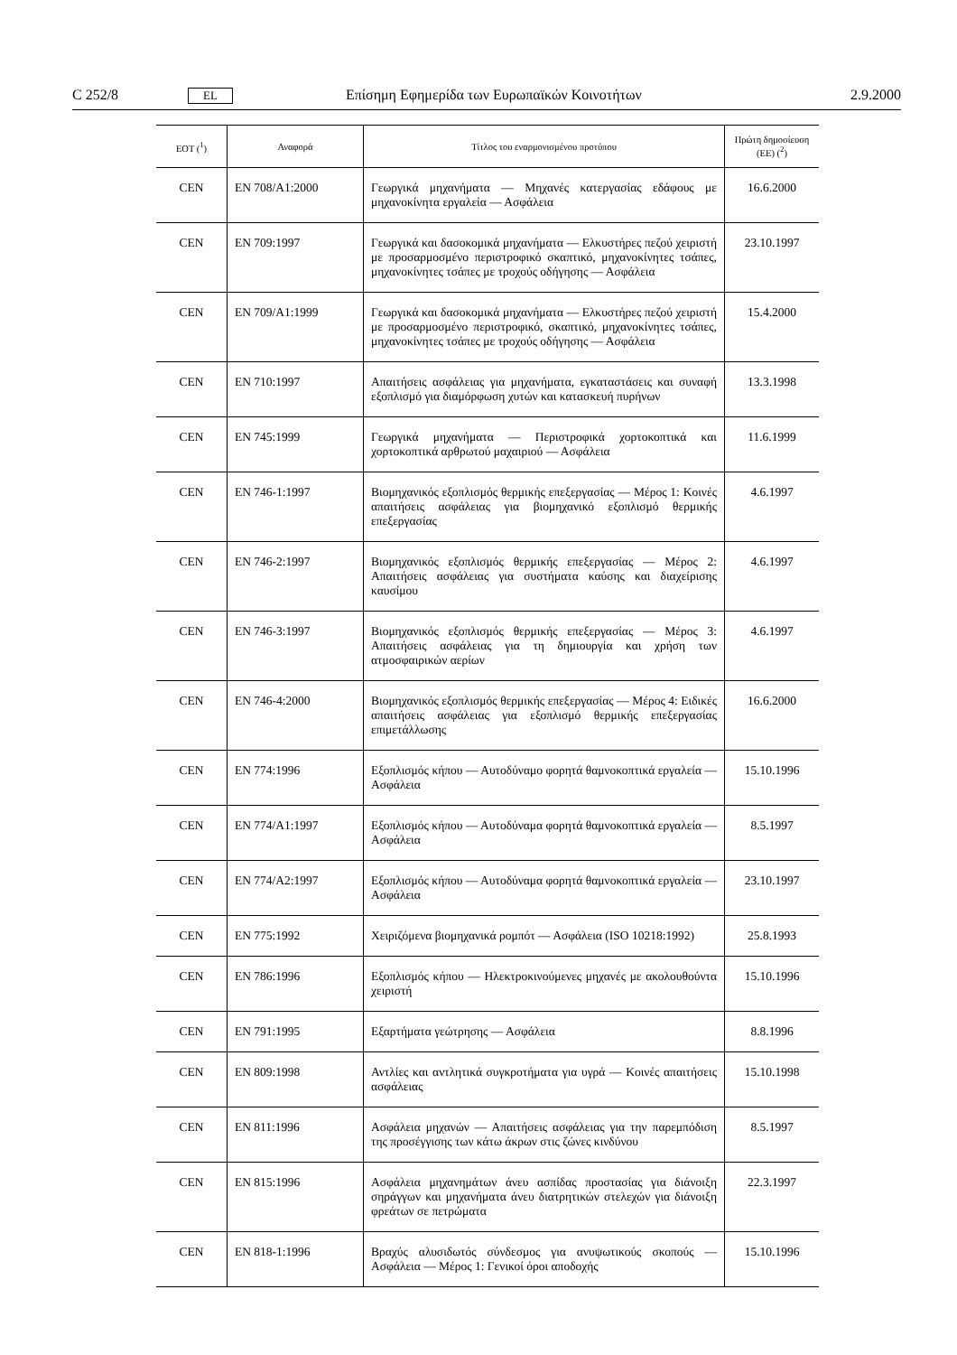C 252/8 EL Επίσημη Εφημερίδα των Ευρωπαϊκών Κοινοτήτων 2.9.2000
| ΕΟΤ (<sup>1</sup>) | Αναφορά | Τίτλος του εναρμονισμένου προτύπου | Πρώτη δημοσίευση (ΕΕ) (<sup>2</sup>) |
| --- | --- | --- | --- |
| CEN | EN 708/A1:2000 | Γεωργικά μηχανήματα — Μηχανές κατεργασίας εδάφους με μηχανοκίνητα εργαλεία — Ασφάλεια | 16.6.2000 |
| CEN | EN 709:1997 | Γεωργικά και δασοκομικά μηχανήματα — Ελκυστήρες πεζού χειριστή με προσαρμοσμένο περιστροφικό σκαπτικό, μηχανοκίνητες τσάπες, μηχανοκίνητες τσάπες με τροχούς οδήγησης — Ασφάλεια | 23.10.1997 |
| CEN | EN 709/A1:1999 | Γεωργικά και δασοκομικά μηχανήματα — Ελκυστήρες πεζού χειριστή με προσαρμοσμένο περιστροφικό, σκαπτικό, μηχανοκίνητες τσάπες, μηχανοκίνητες τσάπες με τροχούς οδήγησης — Ασφάλεια | 15.4.2000 |
| CEN | EN 710:1997 | Απαιτήσεις ασφάλειας για μηχανήματα, εγκαταστάσεις και συναφή εξοπλισμό για διαμόρφωση χυτών και κατασκευή πυρήνων | 13.3.1998 |
| CEN | EN 745:1999 | Γεωργικά μηχανήματα — Περιστροφικά χορτοκοπτικά και χορτοκοπτικά αρθρωτού μαχαιριού — Ασφάλεια | 11.6.1999 |
| CEN | EN 746-1:1997 | Βιομηχανικός εξοπλισμός θερμικής επεξεργασίας — Μέρος 1: Κοινές απαιτήσεις ασφάλειας για βιομηχανικό εξοπλισμό θερμικής επεξεργασίας | 4.6.1997 |
| CEN | EN 746-2:1997 | Βιομηχανικός εξοπλισμός θερμικής επεξεργασίας — Μέρος 2: Απαιτήσεις ασφάλειας για συστήματα καύσης και διαχείρισης καυσίμου | 4.6.1997 |
| CEN | EN 746-3:1997 | Βιομηχανικός εξοπλισμός θερμικής επεξεργασίας — Μέρος 3: Απαιτήσεις ασφάλειας για τη δημιουργία και χρήση των ατμοσφαιρικών αερίων | 4.6.1997 |
| CEN | EN 746-4:2000 | Βιομηχανικός εξοπλισμός θερμικής επεξεργασίας — Μέρος 4: Ειδικές απαιτήσεις ασφάλειας για εξοπλισμό θερμικής επεξεργασίας επιμετάλλωσης | 16.6.2000 |
| CEN | EN 774:1996 | Εξοπλισμός κήπου — Αυτοδύναμο φορητά θαμνοκοπτικά εργαλεία — Ασφάλεια | 15.10.1996 |
| CEN | EN 774/A1:1997 | Εξοπλισμός κήπου — Αυτοδύναμα φορητά θαμνοκοπτικά εργαλεία — Ασφάλεια | 8.5.1997 |
| CEN | EN 774/A2:1997 | Εξοπλισμός κήπου — Αυτοδύναμα φορητά θαμνοκοπτικά εργαλεία — Ασφάλεια | 23.10.1997 |
| CEN | EN 775:1992 | Χειριζόμενα βιομηχανικά ρομπότ — Ασφάλεια (ISO 10218:1992) | 25.8.1993 |
| CEN | EN 786:1996 | Εξοπλισμός κήπου — Ηλεκτροκινούμενες μηχανές με ακολουθούντα χειριστή | 15.10.1996 |
| CEN | EN 791:1995 | Εξαρτήματα γεώτρησης — Ασφάλεια | 8.8.1996 |
| CEN | EN 809:1998 | Αντλίες και αντλητικά συγκροτήματα για υγρά — Κοινές απαιτήσεις ασφάλειας | 15.10.1998 |
| CEN | EN 811:1996 | Ασφάλεια μηχανών — Απαιτήσεις ασφάλειας για την παρεμπόδιση της προσέγγισης των κάτω άκρων στις ζώνες κινδύνου | 8.5.1997 |
| CEN | EN 815:1996 | Ασφάλεια μηχανημάτων άνευ ασπίδας προστασίας για διάνοιξη σηράγγων και μηχανήματα άνευ διατρητικών στελεχών για διάνοιξη φρεάτων σε πετρώματα | 22.3.1997 |
| CEN | EN 818-1:1996 | Βραχύς αλυσιδωτός σύνδεσμος για ανυψωτικούς σκοπούς — Ασφάλεια — Μέρος 1: Γενικοί όροι αποδοχής | 15.10.1996 |